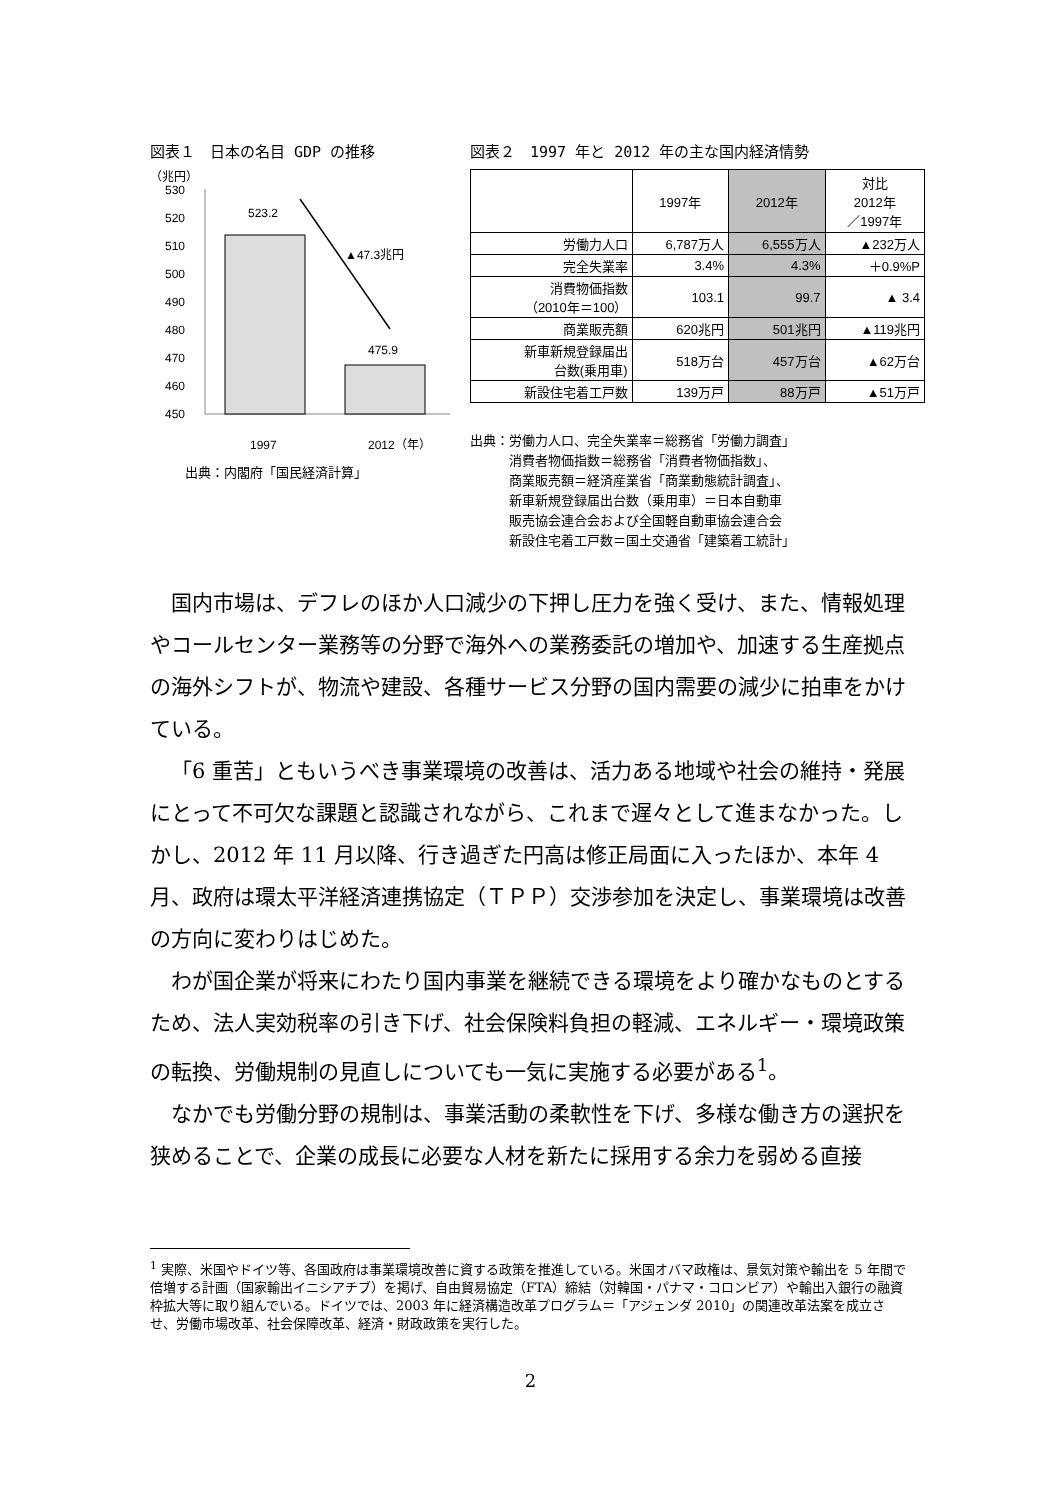図表１　日本の名目 GDP の推移
（兆円）
530
520
510
500
490
480
470
460
450
523.2
475.9
▲47.3兆円
1997
2012（年）
出典：内閣府「国民経済計算」
図表２　1997 年と 2012 年の主な国内経済情勢
| | 1997年 | 2012年 | 対比 2012年 ／1997年 |
| --- | --- | --- | --- |
| 労働力人口 | 6,787万人 | 6,555万人 | ▲232万人 |
| 完全失業率 | 3.4% | 4.3% | ＋0.9%P |
| 消費物価指数 （2010年＝100） | 103.1 | 99.7 | ▲ 3.4 |
| 商業販売額 | 620兆円 | 501兆円 | ▲119兆円 |
| 新車新規登録届出 台数(乗用車) | 518万台 | 457万台 | ▲62万台 |
| 新設住宅着工戸数 | 139万戸 | 88万戸 | ▲51万戸 |
出典：労働力人口、完全失業率＝総務省「労働力調査」
　　　消費者物価指数＝総務省「消費者物価指数」、
　　　商業販売額＝経済産業省「商業動態統計調査」、
　　　新車新規登録届出台数（乗用車）＝日本自動車
　　　販売協会連合会および全国軽自動車協会連合会
　　　新設住宅着工戸数＝国土交通省「建築着工統計」
国内市場は、デフレのほか人口減少の下押し圧力を強く受け、また、情報処理やコールセンター業務等の分野で海外への業務委託の増加や、加速する生産拠点の海外シフトが、物流や建設、各種サービス分野の国内需要の減少に拍車をかけている。
「6 重苦」ともいうべき事業環境の改善は、活力ある地域や社会の維持・発展にとって不可欠な課題と認識されながら、これまで遅々として進まなかった。しかし、2012 年 11 月以降、行き過ぎた円高は修正局面に入ったほか、本年 4 月、政府は環太平洋経済連携協定（ＴＰＰ）交渉参加を決定し、事業環境は改善の方向に変わりはじめた。
わが国企業が将来にわたり国内事業を継続できる環境をより確かなものとするため、法人実効税率の引き下げ、社会保険料負担の軽減、エネルギー・環境政策の転換、労働規制の見直しについても一気に実施する必要がある<sup>1</sup>。
なかでも労働分野の規制は、事業活動の柔軟性を下げ、多様な働き方の選択を狭めることで、企業の成長に必要な人材を新たに採用する余力を弱める直接
<sup>1</sup> 実際、米国やドイツ等、各国政府は事業環境改善に資する政策を推進している。米国オバマ政権は、景気対策や輸出を 5 年間で倍増する計画（国家輸出イニシアチブ）を掲げ、自由貿易協定（FTA）締結（対韓国・パナマ・コロンビア）や輸出入銀行の融資枠拡大等に取り組んでいる。ドイツでは、2003 年に経済構造改革プログラム＝「アジェンダ 2010」の関連改革法案を成立させ、労働市場改革、社会保障改革、経済・財政政策を実行した。
2